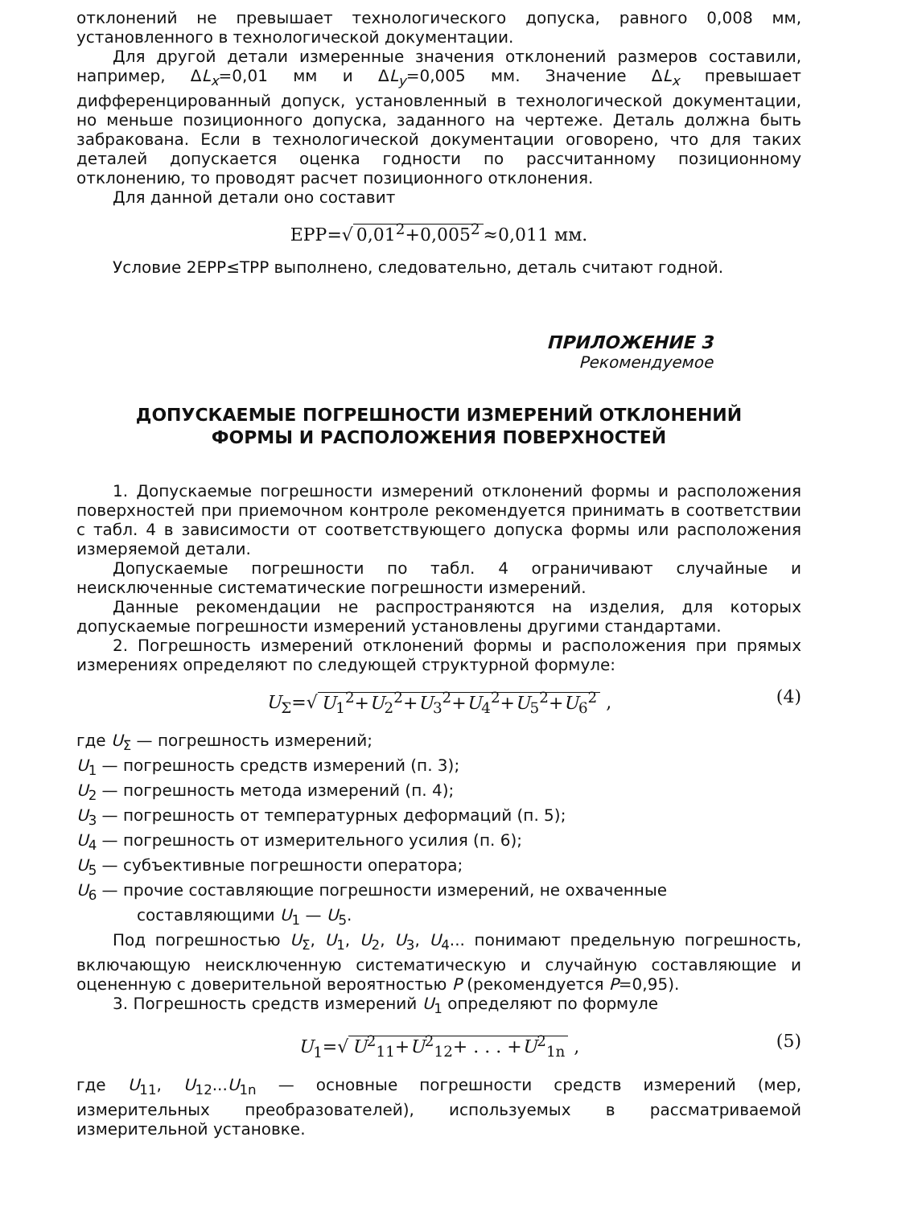отклонений не превышает технологического допуска, равного 0,008 мм, установленного в технологической документации.
Для другой детали измеренные значения отклонений размеров составили, например, ΔL<sub>x</sub>=0,01 мм и ΔL<sub>y</sub>=0,005 мм. Значение ΔL<sub>x</sub> превышает дифференцированный допуск, установленный в технологической документации, но меньше позиционного допуска, заданного на чертеже. Деталь должна быть забракована. Если в технологической документации оговорено, что для таких деталей допускается оценка годности по рассчитанному позиционному отклонению, то проводят расчет позиционного отклонения.
Для данной детали оно составит
EPP=√ 0,01<sup>2</sup>+0,005<sup>2</sup> ≈0,011 мм.
Условие 2EPP≤TPP выполнено, следовательно, деталь считают годной.
ПРИЛОЖЕНИЕ 3
Рекомендуемое
ДОПУСКАЕМЫЕ ПОГРЕШНОСТИ ИЗМЕРЕНИЙ ОТКЛОНЕНИЙ
ФОРМЫ И РАСПОЛОЖЕНИЯ ПОВЕРХНОСТЕЙ
1. Допускаемые погрешности измерений отклонений формы и расположения поверхностей при приемочном контроле рекомендуется принимать в соответствии с табл. 4 в зависимости от соответствующего допуска формы или расположения измеряемой детали.
Допускаемые погрешности по табл. 4 ограничивают случайные и неисключенные систематические погрешности измерений.
Данные рекомендации не распространяются на изделия, для которых допускаемые погрешности измерений установлены другими стандартами.
2. Погрешность измерений отклонений формы и расположения при прямых измерениях определяют по следующей структурной формуле:
U<sub>Σ</sub>=√ U<sub>1</sub><sup>2</sup>+U<sub>2</sub><sup>2</sup>+U<sub>3</sub><sup>2</sup>+U<sub>4</sub><sup>2</sup>+U<sub>5</sub><sup>2</sup>+U<sub>6</sub><sup>2</sup> , (4)
где U<sub>Σ</sub> — погрешность измерений;
U<sub>1</sub> — погрешность средств измерений (п. 3);
U<sub>2</sub> — погрешность метода измерений (п. 4);
U<sub>3</sub> — погрешность от температурных деформаций (п. 5);
U<sub>4</sub> — погрешность от измерительного усилия (п. 6);
U<sub>5</sub> — субъективные погрешности оператора;
U<sub>6</sub> — прочие составляющие погрешности измерений, не охваченные составляющими U<sub>1</sub> — U<sub>5</sub>.
Под погрешностью U<sub>Σ</sub>, U<sub>1</sub>, U<sub>2</sub>, U<sub>3</sub>, U<sub>4</sub>... понимают предельную погрешность, включающую неисключенную систематическую и случайную составляющие и оцененную с доверительной вероятностью P (рекомендуется P=0,95).
3. Погрешность средств измерений U<sub>1</sub> определяют по формуле
U<sub>1</sub>=√ U<sup>2</sup><sub>11</sub>+U<sup>2</sup><sub>12</sub>+ . . . +U<sup>2</sup><sub>1n</sub> , (5)
где U<sub>11</sub>, U<sub>12</sub>...U<sub>1n</sub> — основные погрешности средств измерений (мер, измерительных преобразователей), используемых в рассматриваемой измерительной установке.